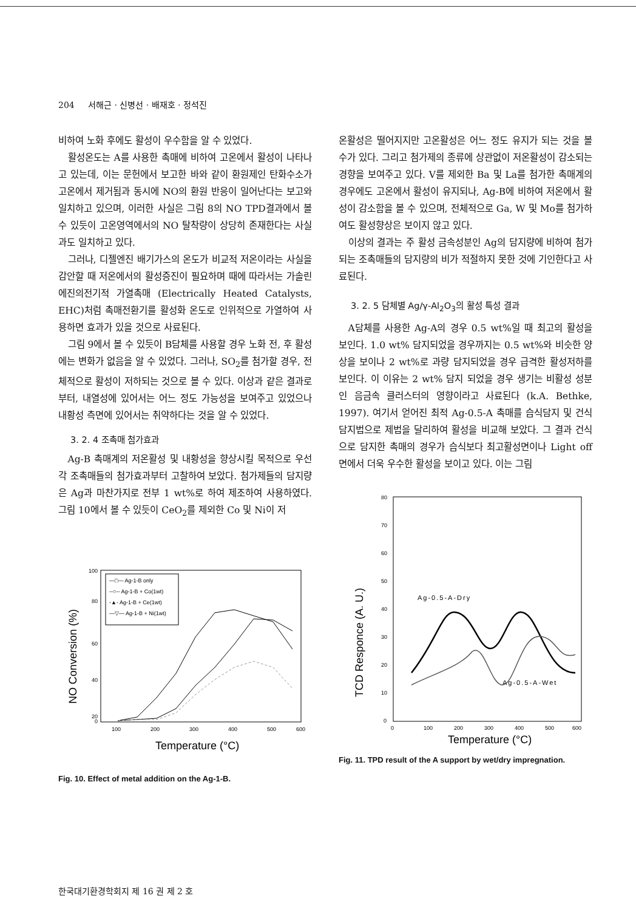204 서해근 · 신병선 · 배재호 · 정석진
비하여 노화 후에도 활성이 우수함을 알 수 있었다.
활성온도는 A를 사용한 촉매에 비하여 고온에서 활성이 나타나고 있는데, 이는 문헌에서 보고한 바와 같이 환원제인 탄화수소가 고온에서 제거됨과 동시에 NO의 환원 반응이 일어난다는 보고와 일치하고 있으며, 이러한 사실은 그림 8의 NO TPD결과에서 볼 수 있듯이 고온영역에서의 NO 탈착량이 상당히 존재한다는 사실과도 일치하고 있다.
그러나, 디젤엔진 배기가스의 온도가 비교적 저온이라는 사실을 감안할 때 저온에서의 활성증진이 필요하며 때에 따라서는 가솔린에진의전기적 가열촉매 (Electrically Heated Catalysts, EHC)처럼 촉매전환기를 활성화 온도로 인위적으로 가열하여 사용하면 효과가 있을 것으로 사료된다.
그림 9에서 볼 수 있듯이 B담체를 사용할 경우 노화 전, 후 활성에는 변화가 없음을 알 수 있었다. 그러나, SO<sub>2</sub>를 첨가할 경우, 전체적으로 활성이 저하되는 것으로 볼 수 있다. 이상과 같은 결과로부터, 내열성에 있어서는 어느 정도 가능성을 보여주고 있었으나 내황성 측면에 있어서는 취약하다는 것을 알 수 있었다.
3. 2. 4 조촉매 첨가효과
Ag-B 촉매계의 저온활성 및 내황성을 향상시킬 목적으로 우선 각 조촉매들의 첨가효과부터 고찰하여 보았다. 첨가제들의 담지량은 Ag과 마찬가지로 전부 1 wt%로 하여 제조하여 사용하였다. 그림 10에서 볼 수 있듯이 CeO<sub>2</sub>를 제외한 Co 및 Ni이 저
NO Conversion (%)
100
80
60
40
20
0
100
200
300
400
500
600
Temperature (°C)
—□— Ag-1-B only
--○-- Ag-1-B + Co(1wt)
-▲- Ag-1-B + Ce(1wt)
—▽— Ag-1-B + Ni(1wt)
Fig. 10. Effect of metal addition on the Ag-1-B.
온활성은 떨어지지만 고온활성은 어느 정도 유지가 되는 것을 볼 수가 있다. 그리고 첨가제의 종류에 상관없이 저온활성이 감소되는 경향을 보여주고 있다. V를 제외한 Ba 및 La를 첨가한 촉매계의 경우에도 고온에서 활성이 유지되나, Ag-B에 비하여 저온에서 활성이 감소함을 볼 수 있으며, 전체적으로 Ga, W 및 Mo를 첨가하여도 활성향상은 보이지 않고 있다.
이상의 결과는 주 활성 금속성분인 Ag의 담지량에 비하여 첨가되는 조촉매들의 담지량의 비가 적절하지 못한 것에 기인한다고 사료된다.
3. 2. 5 담체별 Ag/γ-Al<sub>2</sub>O<sub>3</sub>의 활성 특성 결과
A담체를 사용한 Ag-A의 경우 0.5 wt%일 때 최고의 활성을 보인다. 1.0 wt% 담지되었을 경우까지는 0.5 wt%와 비슷한 양상을 보이나 2 wt%로 과량 담지되었을 경우 급격한 활성저하를 보인다. 이 이유는 2 wt% 담지 되었을 경우 생기는 비활성 성분인 음금속 클러스터의 영향이라고 사료된다 (k.A. Bethke, 1997). 여기서 얻어진 최적 Ag-0.5-A 촉매를 습식담지 및 건식담지법으로 제법을 달리하여 활성을 비교해 보았다. 그 결과 건식으로 담지한 촉매의 경우가 습식보다 최고활성면이나 Light off면에서 더욱 우수한 활성을 보이고 있다. 이는 그림
TCD Responce (A. U.)
80
70
60
50
40
30
20
10
0
0
100
200
300
400
500
600
Ag-0.5-A-Dry
Ag-0.5-A-Wet
Temperature (°C)
Fig. 11. TPD result of the A support by wet/dry impregnation.
한국대기환경학회지 제 16 권 제 2 호